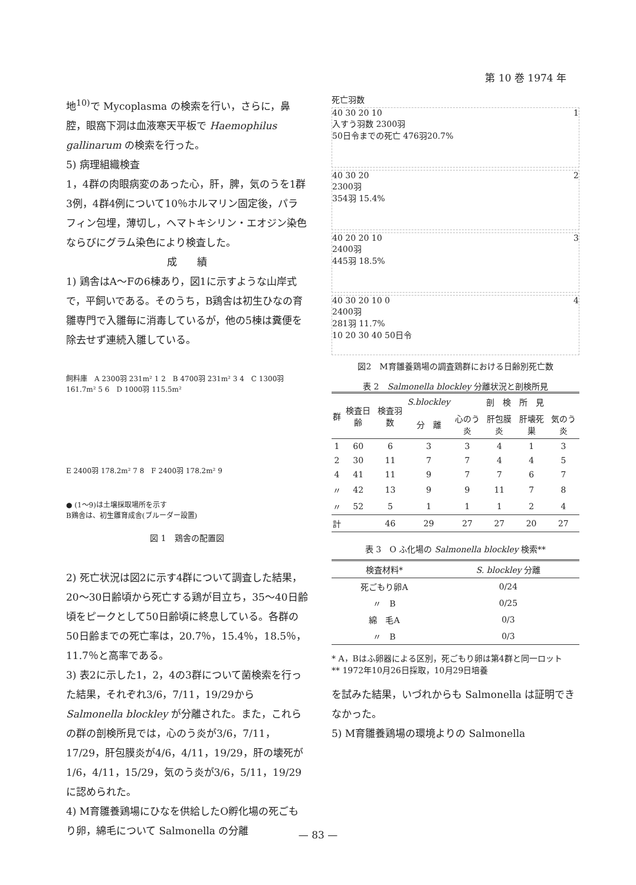第 10 巻 1974 年
地<sup>10)</sup>で Mycoplasma の検索を行い，さらに，鼻腔，眼窩下洞は血液寒天平板で Haemophilus gallinarum の検索を行った。
5) 病理組織検査
1，4群の肉眼病変のあった心，肝，脾，気のうを1群3例，4群4例について10％ホルマリン固定後，パラフィン包埋，薄切し，ヘマトキシリン・エオジン染色ならびにグラム染色により検査した。
成　　績
1) 鶏舎はA～Fの6棟あり，図1に示すような山岸式で，平飼いである。そのうち，B鶏舎は初生ひなの育雛専門で入雛毎に消毒しているが，他の5棟は糞便を除去せず連続入雛している。
飼料庫　A 2300羽 231m² 1 2　B 4700羽 231m² 3 4　C 1300羽 161.7m² 5 6　D 1000羽 115.5m²
E 2400羽 178.2m² 7 8　F 2400羽 178.2m² 9
● (1～9)は土壌採取場所を示す
B鶏舎は、初生雛育成舎(ブルーダー設置)
図 1　鶏舎の配置図
2) 死亡状況は図2に示す4群について調査した結果，20～30日齢頃から死亡する鶏が目立ち，35～40日齢頃をピークとして50日齢頃に終息している。各群の50日齢までの死亡率は，20.7％，15.4％，18.5％，11.7％と高率である。
3) 表2に示した1，2，4の3群について菌検索を行った結果，それぞれ3/6，7/11，19/29から Salmonella blockley が分離された。また，これらの群の剖検所見では，心のう炎が3/6，7/11，17/29，肝包膜炎が4/6，4/11，19/29，肝の壊死が1/6，4/11，15/29，気のう炎が3/6，5/11，19/29に認められた。
4) M育雛養鶏場にひなを供給したO孵化場の死ごもり卵，綿毛について Salmonella の分離
死亡羽数
40 30 20 10 1
入すう羽数 2300羽
50日令までの死亡 476羽20.7%
40 30 20 2
2300羽
354羽 15.4%
40 20 20 10 3
2400羽
445羽 18.5%
40 30 20 10 0 4
2400羽
281羽 11.7%
10 20 30 40 50日令
図2　M育雛養鶏場の調査鶏群における日齢別死亡数
表 2　Salmonella blockley 分離状況と剖検所見
| 群 | 検査日齢 | 検査羽数 | S.blockley | 剖 検 所 見 | | | |
| --- | --- | --- | --- | --- | --- | --- | --- |
| | | | 分 離 | 心のう炎 | 肝包膜炎 | 肝壊死巣 | 気のう炎 |
| 1 | 60 | 6 | 3 | 3 | 4 | 1 | 3 |
| 2 | 30 | 11 | 7 | 7 | 4 | 4 | 5 |
| 4 | 41 | 11 | 9 | 7 | 7 | 6 | 7 |
| 〃 | 42 | 13 | 9 | 9 | 11 | 7 | 8 |
| 〃 | 52 | 5 | 1 | 1 | 1 | 2 | 4 |
| 計 | | 46 | 29 | 27 | 27 | 20 | 27 |
表 3　O ふ化場の Salmonella blockley 検索**
| 検査材料* | S. blockley 分離 |
| --- | --- |
| 死ごもり卵A | 0/24 |
| 〃 B | 0/25 |
| 綿 毛A | 0/3 |
| 〃 B | 0/3 |
* A，Bはふ卵器による区別，死ごもり卵は第4群と同一ロット
** 1972年10月26日採取，10月29日培養
を試みた結果，いづれからも Salmonella は証明できなかった。
5) M育雛養鶏場の環境よりの Salmonella
— 83 —